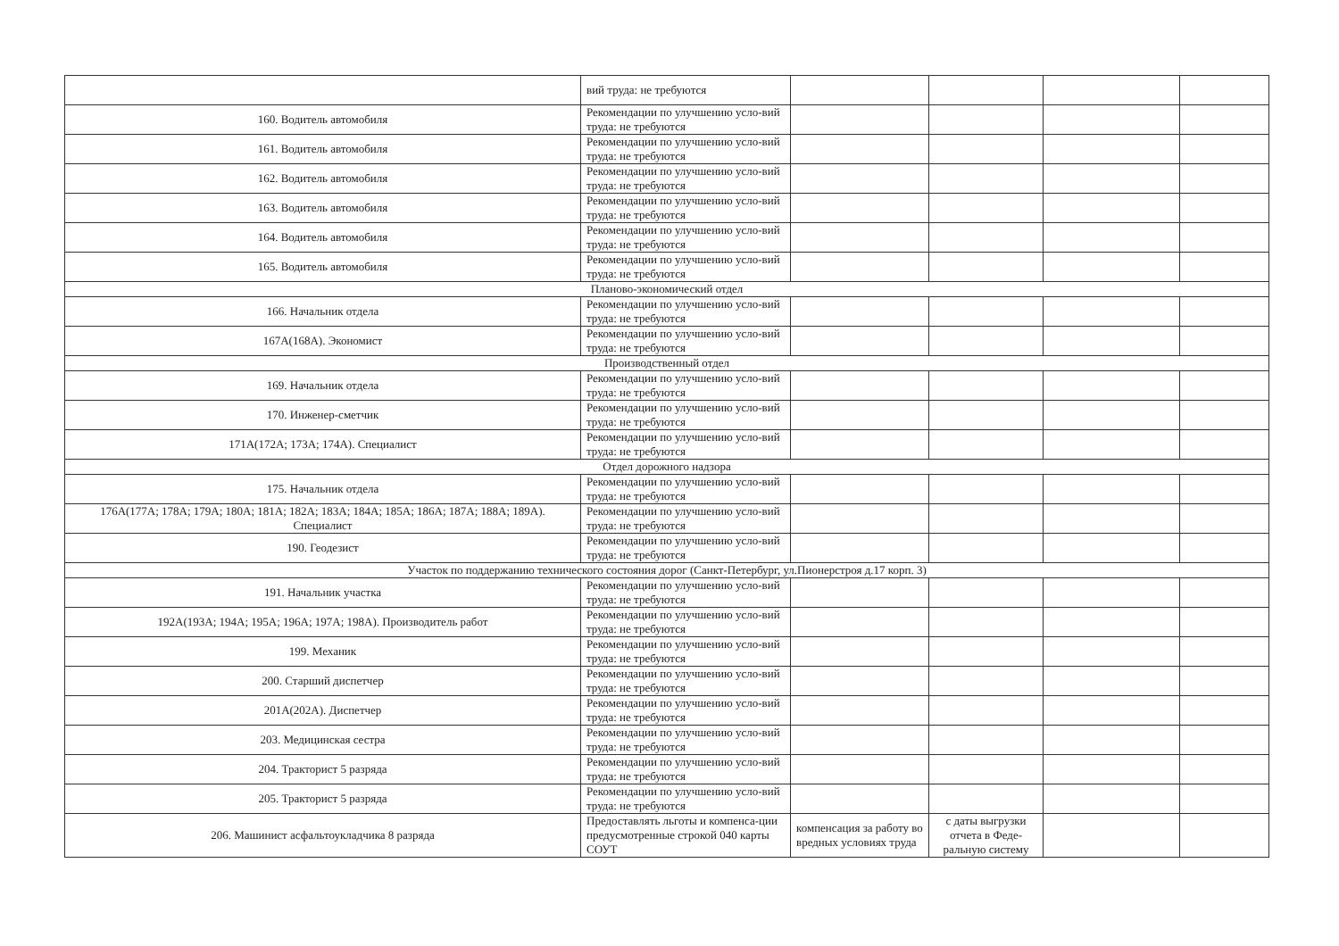| | вий труда: не требуются | | | | |
| 160. Водитель автомобиля | Рекомендации по улучшению усло-вий труда: не требуются | | | | |
| 161. Водитель автомобиля | Рекомендации по улучшению усло-вий труда: не требуются | | | | |
| 162. Водитель автомобиля | Рекомендации по улучшению усло-вий труда: не требуются | | | | |
| 163. Водитель автомобиля | Рекомендации по улучшению усло-вий труда: не требуются | | | | |
| 164. Водитель автомобиля | Рекомендации по улучшению усло-вий труда: не требуются | | | | |
| 165. Водитель автомобиля | Рекомендации по улучшению усло-вий труда: не требуются | | | | |
| Планово-экономический отдел | | | | | |
| 166. Начальник отдела | Рекомендации по улучшению усло-вий труда: не требуются | | | | |
| 167А(168А). Экономист | Рекомендации по улучшению усло-вий труда: не требуются | | | | |
| Производственный отдел | | | | | |
| 169. Начальник отдела | Рекомендации по улучшению усло-вий труда: не требуются | | | | |
| 170. Инженер-сметчик | Рекомендации по улучшению усло-вий труда: не требуются | | | | |
| 171А(172А; 173А; 174А). Специалист | Рекомендации по улучшению усло-вий труда: не требуются | | | | |
| Отдел дорожного надзора | | | | | |
| 175. Начальник отдела | Рекомендации по улучшению усло-вий труда: не требуются | | | | |
| 176А(177А; 178А; 179А; 180А; 181А; 182А; 183А; 184А; 185А; 186А; 187А; 188А; 189А). Специалист | Рекомендации по улучшению усло-вий труда: не требуются | | | | |
| 190. Геодезист | Рекомендации по улучшению усло-вий труда: не требуются | | | | |
| Участок по поддержанию технического состояния дорог (Санкт-Петербург, ул.Пионерстроя д.17 корп. 3) | | | | | |
| 191. Начальник участка | Рекомендации по улучшению усло-вий труда: не требуются | | | | |
| 192А(193А; 194А; 195А; 196А; 197А; 198А). Производитель работ | Рекомендации по улучшению усло-вий труда: не требуются | | | | |
| 199. Механик | Рекомендации по улучшению усло-вий труда: не требуются | | | | |
| 200. Старший диспетчер | Рекомендации по улучшению усло-вий труда: не требуются | | | | |
| 201А(202А). Диспетчер | Рекомендации по улучшению усло-вий труда: не требуются | | | | |
| 203. Медицинская сестра | Рекомендации по улучшению усло-вий труда: не требуются | | | | |
| 204. Тракторист 5 разряда | Рекомендации по улучшению усло-вий труда: не требуются | | | | |
| 205. Тракторист 5 разряда | Рекомендации по улучшению усло-вий труда: не требуются | | | | |
| 206. Машинист асфальтоукладчика 8 разряда | Предоставлять льготы и компенса-ции предусмотренные строкой 040 карты СОУТ | компенсация за работу во вредных условиях труда | с даты выгрузки отчета в Феде-ральную систему | | |